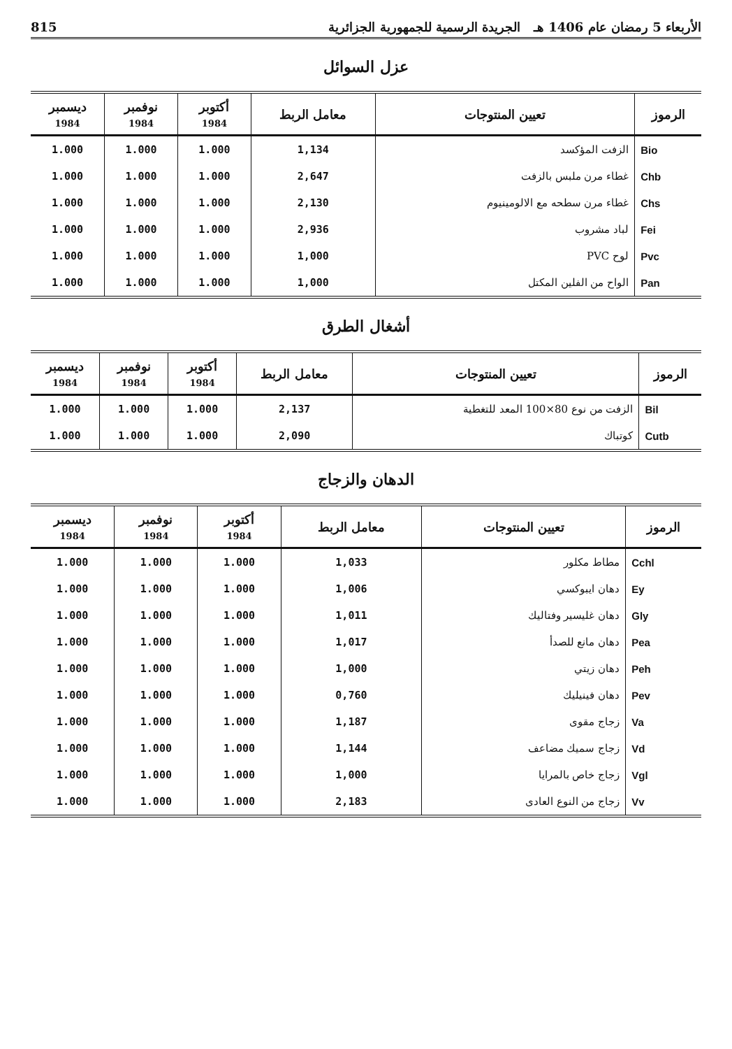الأربعاء 5 رمضان عام 1406 هـ الجريدة الرسمية للجمهورية الجزائرية 815
عزل السوائل
| الرموز | تعيين المنتوجات | معامل الربط | أكتوبر 1984 | نوفمبر 1984 | ديسمبر 1984 |
| --- | --- | --- | --- | --- | --- |
| Bio | الزفت المؤكسد | 1,134 | 1.000 | 1.000 | 1.000 |
| Chb | غطاء مرن ملبس بالزفت | 2,647 | 1.000 | 1.000 | 1.000 |
| Chs | غطاء مرن سطحه مع الالومينيوم | 2,130 | 1.000 | 1.000 | 1.000 |
| Fei | لباد مشروب | 2,936 | 1.000 | 1.000 | 1.000 |
| Pvc | لوح PVC | 1,000 | 1.000 | 1.000 | 1.000 |
| Pan | الواح من الفلين المكتل | 1,000 | 1.000 | 1.000 | 1.000 |
أشغال الطرق
| الرموز | تعيين المنتوجات | معامل الربط | أكتوبر 1984 | نوفمبر 1984 | ديسمبر 1984 |
| --- | --- | --- | --- | --- | --- |
| Bil | الزفت من نوع 80×100 المعد للتغطية | 2,137 | 1.000 | 1.000 | 1.000 |
| Cutb | كوتباك | 2,090 | 1.000 | 1.000 | 1.000 |
الدهان والزجاج
| الرموز | تعيين المنتوجات | معامل الربط | أكتوبر 1984 | نوفمبر 1984 | ديسمبر 1984 |
| --- | --- | --- | --- | --- | --- |
| Cchl | مطاط مكلور | 1,033 | 1.000 | 1.000 | 1.000 |
| Ey | دهان ايبوكسي | 1,006 | 1.000 | 1.000 | 1.000 |
| Gly | دهان غليسير وفتاليك | 1,011 | 1.000 | 1.000 | 1.000 |
| Pea | دهان مانع للصدأ | 1,017 | 1.000 | 1.000 | 1.000 |
| Peh | دهان زيتي | 1,000 | 1.000 | 1.000 | 1.000 |
| Pev | دهان فينيليك | 0,760 | 1.000 | 1.000 | 1.000 |
| Va | زجاج مقوى | 1,187 | 1.000 | 1.000 | 1.000 |
| Vd | زجاج سميك مضاعف | 1,144 | 1.000 | 1.000 | 1.000 |
| Vgl | زجاج خاص بالمرايا | 1,000 | 1.000 | 1.000 | 1.000 |
| Vv | زجاج من النوع العادى | 2,183 | 1.000 | 1.000 | 1.000 |